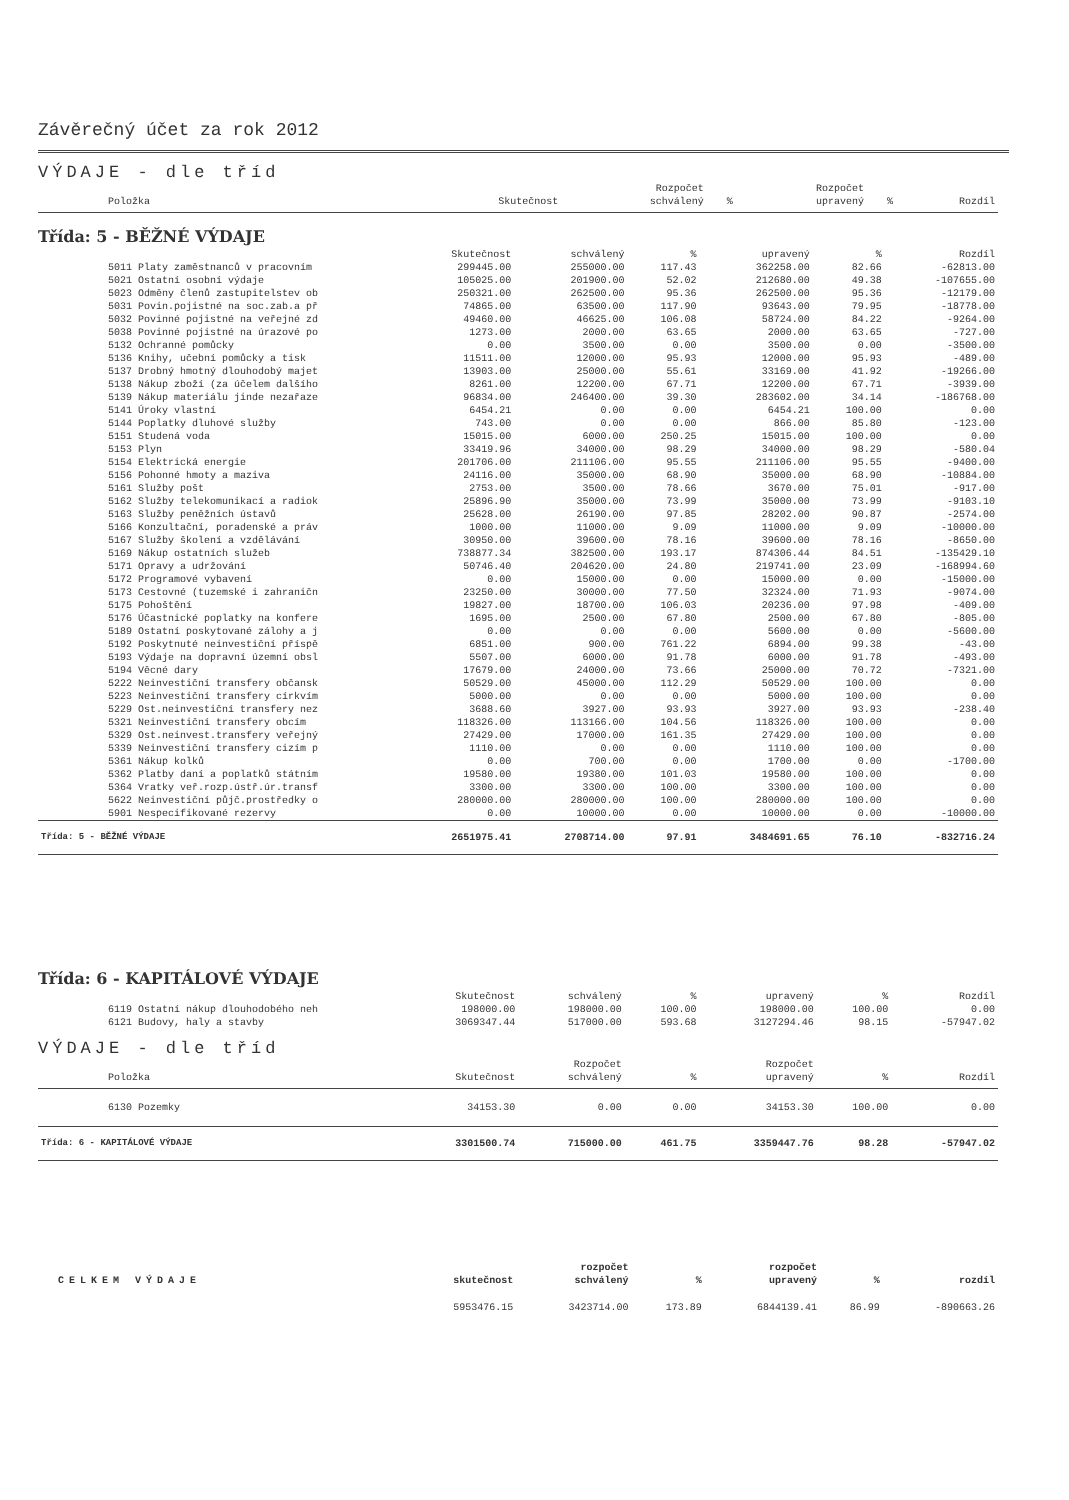Závěrečný účet za rok 2012
VÝDAJE - dle tříd
| Položka | Skutečnost | Rozpočet schválený | % | Rozpočet upravený | % | Rozdíl |
| --- | --- | --- | --- | --- | --- | --- |
Třída: 5 - BĚŽNÉ VÝDAJE
| | Skutečnost | schválený | % | upravený | % | Rozdíl |
| --- | --- | --- | --- | --- | --- | --- |
| 5011 Platy zaměstnanců v pracovním | 299445.00 | 255000.00 | 117.43 | 362258.00 | 82.66 | -62813.00 |
| 5021 Ostatní osobní výdaje | 105025.00 | 201900.00 | 52.02 | 212680.00 | 49.38 | -107655.00 |
| 5023 Odměny členů zastupitelstev ob | 250321.00 | 262500.00 | 95.36 | 262500.00 | 95.36 | -12179.00 |
| 5031 Povin.pojistné na soc.zab.a př | 74865.00 | 63500.00 | 117.90 | 93643.00 | 79.95 | -18778.00 |
| 5032 Povinné pojistné na veřejné zd | 49460.00 | 46625.00 | 106.08 | 58724.00 | 84.22 | -9264.00 |
| 5038 Povinné pojistné na úrazové po | 1273.00 | 2000.00 | 63.65 | 2000.00 | 63.65 | -727.00 |
| 5132 Ochranné pomůcky | 0.00 | 3500.00 | 0.00 | 3500.00 | 0.00 | -3500.00 |
| 5136 Knihy, učební pomůcky a tisk | 11511.00 | 12000.00 | 95.93 | 12000.00 | 95.93 | -489.00 |
| 5137 Drobný hmotný dlouhodobý majet | 13903.00 | 25000.00 | 55.61 | 33169.00 | 41.92 | -19266.00 |
| 5138 Nákup zboží (za účelem dalšího | 8261.00 | 12200.00 | 67.71 | 12200.00 | 67.71 | -3939.00 |
| 5139 Nákup materiálu jinde nezařaze | 96834.00 | 246400.00 | 39.30 | 283602.00 | 34.14 | -186768.00 |
| 5141 Úroky vlastní | 6454.21 | 0.00 | 0.00 | 6454.21 | 100.00 | 0.00 |
| 5144 Poplatky dluhové služby | 743.00 | 0.00 | 0.00 | 866.00 | 85.80 | -123.00 |
| 5151 Studená voda | 15015.00 | 6000.00 | 250.25 | 15015.00 | 100.00 | 0.00 |
| 5153 Plyn | 33419.96 | 34000.00 | 98.29 | 34000.00 | 98.29 | -580.04 |
| 5154 Elektrická energie | 201706.00 | 211106.00 | 95.55 | 211106.00 | 95.55 | -9400.00 |
| 5156 Pohonné hmoty a maziva | 24116.00 | 35000.00 | 68.90 | 35000.00 | 68.90 | -10884.00 |
| 5161 Služby pošt | 2753.00 | 3500.00 | 78.66 | 3670.00 | 75.01 | -917.00 |
| 5162 Služby telekomunikací a radiok | 25896.90 | 35000.00 | 73.99 | 35000.00 | 73.99 | -9103.10 |
| 5163 Služby peněžních ústavů | 25628.00 | 26190.00 | 97.85 | 28202.00 | 90.87 | -2574.00 |
| 5166 Konzultační, poradenské a práv | 1000.00 | 11000.00 | 9.09 | 11000.00 | 9.09 | -10000.00 |
| 5167 Služby školení a vzdělávání | 30950.00 | 39600.00 | 78.16 | 39600.00 | 78.16 | -8650.00 |
| 5169 Nákup ostatních služeb | 738877.34 | 382500.00 | 193.17 | 874306.44 | 84.51 | -135429.10 |
| 5171 Opravy a udržování | 50746.40 | 204620.00 | 24.80 | 219741.00 | 23.09 | -168994.60 |
| 5172 Programové vybavení | 0.00 | 15000.00 | 0.00 | 15000.00 | 0.00 | -15000.00 |
| 5173 Cestovné (tuzemské i zahraničn | 23250.00 | 30000.00 | 77.50 | 32324.00 | 71.93 | -9074.00 |
| 5175 Pohoštění | 19827.00 | 18700.00 | 106.03 | 20236.00 | 97.98 | -409.00 |
| 5176 Účastnické poplatky na konfere | 1695.00 | 2500.00 | 67.80 | 2500.00 | 67.80 | -805.00 |
| 5189 Ostatní poskytované zálohy a j | 0.00 | 0.00 | 0.00 | 5600.00 | 0.00 | -5600.00 |
| 5192 Poskytnuté neinvestiční příspě | 6851.00 | 900.00 | 761.22 | 6894.00 | 99.38 | -43.00 |
| 5193 Výdaje na dopravní územní obsl | 5507.00 | 6000.00 | 91.78 | 6000.00 | 91.78 | -493.00 |
| 5194 Věcné dary | 17679.00 | 24000.00 | 73.66 | 25000.00 | 70.72 | -7321.00 |
| 5222 Neinvestiční transfery občansk | 50529.00 | 45000.00 | 112.29 | 50529.00 | 100.00 | 0.00 |
| 5223 Neinvestiční transfery církvím | 5000.00 | 0.00 | 0.00 | 5000.00 | 100.00 | 0.00 |
| 5229 Ost.neinvestiční transfery nez | 3688.60 | 3927.00 | 93.93 | 3927.00 | 93.93 | -238.40 |
| 5321 Neinvestiční transfery obcím | 118326.00 | 113166.00 | 104.56 | 118326.00 | 100.00 | 0.00 |
| 5329 Ost.neinvest.transfery veřejný | 27429.00 | 17000.00 | 161.35 | 27429.00 | 100.00 | 0.00 |
| 5339 Neinvestiční transfery cizím p | 1110.00 | 0.00 | 0.00 | 1110.00 | 100.00 | 0.00 |
| 5361 Nákup kolků | 0.00 | 700.00 | 0.00 | 1700.00 | 0.00 | -1700.00 |
| 5362 Platby daní a poplatků státním | 19580.00 | 19380.00 | 101.03 | 19580.00 | 100.00 | 0.00 |
| 5364 Vratky veř.rozp.ústř.úr.transf | 3300.00 | 3300.00 | 100.00 | 3300.00 | 100.00 | 0.00 |
| 5622 Neinvestiční půjč.prostředky o | 280000.00 | 280000.00 | 100.00 | 280000.00 | 100.00 | 0.00 |
| 5901 Nespecifikované rezervy | 0.00 | 10000.00 | 0.00 | 10000.00 | 0.00 | -10000.00 |
| Třída: 5 - BĚŽNÉ VÝDAJE | 2651975.41 | 2708714.00 | 97.91 | 3484691.65 | 76.10 | -832716.24 |
Třída: 6 - KAPITÁLOVÉ VÝDAJE
| | Skutečnost | schválený | % | upravený | % | Rozdíl |
| --- | --- | --- | --- | --- | --- | --- |
| 6119 Ostatní nákup dlouhodobého neh | 198000.00 | 198000.00 | 100.00 | 198000.00 | 100.00 | 0.00 |
| 6121 Budovy, haly a stavby | 3069347.44 | 517000.00 | 593.68 | 3127294.46 | 98.15 | -57947.02 |
VÝDAJE - dle tříd
| Položka | Skutečnost | Rozpočet schválený | % | Rozpočet upravený | % | Rozdíl |
| --- | --- | --- | --- | --- | --- | --- |
| 6130 Pozemky | 34153.30 | 0.00 | 0.00 | 34153.30 | 100.00 | 0.00 |
| Třída: 6 - KAPITÁLOVÉ VÝDAJE | 3301500.74 | 715000.00 | 461.75 | 3359447.76 | 98.28 | -57947.02 |
| CELKEM VÝDAJE | skutečnost | rozpočet schválený | % | rozpočet upravený | % | rozdíl |
| --- | --- | --- | --- | --- | --- | --- |
| | 5953476.15 | 3423714.00 | 173.89 | 6844139.41 | 86.99 | -890663.26 |